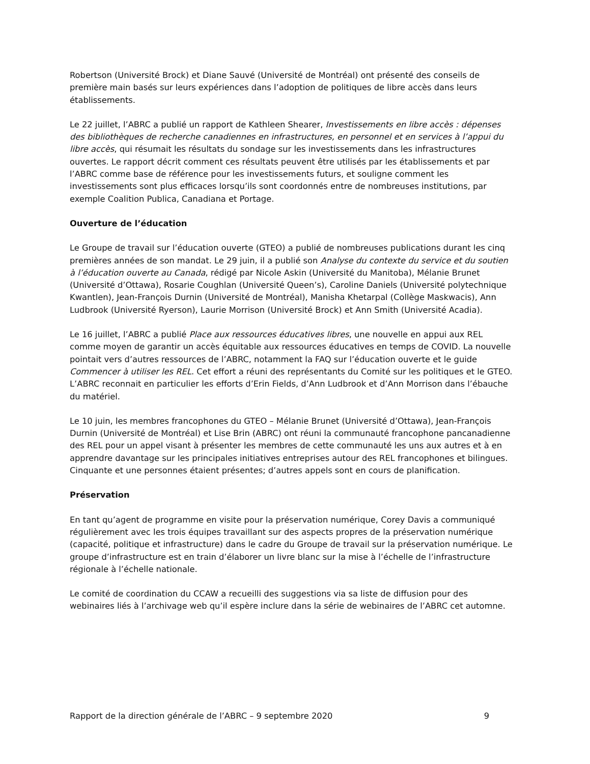Robertson (Université Brock) et Diane Sauvé (Université de Montréal) ont présenté des conseils de première main basés sur leurs expériences dans l’adoption de politiques de libre accès dans leurs établissements.
Le 22 juillet, l’ABRC a publié un rapport de Kathleen Shearer, Investissements en libre accès : dépenses des bibliothèques de recherche canadiennes en infrastructures, en personnel et en services à l’appui du libre accès, qui résumait les résultats du sondage sur les investissements dans les infrastructures ouvertes. Le rapport décrit comment ces résultats peuvent être utilisés par les établissements et par l’ABRC comme base de référence pour les investissements futurs, et souligne comment les investissements sont plus efficaces lorsqu’ils sont coordonnés entre de nombreuses institutions, par exemple Coalition Publica, Canadiana et Portage.
Ouverture de l’éducation
Le Groupe de travail sur l’éducation ouverte (GTEO) a publié de nombreuses publications durant les cinq premières années de son mandat. Le 29 juin, il a publié son Analyse du contexte du service et du soutien à l’éducation ouverte au Canada, rédigé par Nicole Askin (Université du Manitoba), Mélanie Brunet (Université d’Ottawa), Rosarie Coughlan (Université Queen’s), Caroline Daniels (Université polytechnique Kwantlen), Jean-François Durnin (Université de Montréal), Manisha Khetarpal (Collège Maskwacis), Ann Ludbrook (Université Ryerson), Laurie Morrison (Université Brock) et Ann Smith (Université Acadia).
Le 16 juillet, l’ABRC a publié Place aux ressources éducatives libres, une nouvelle en appui aux REL comme moyen de garantir un accès équitable aux ressources éducatives en temps de COVID. La nouvelle pointait vers d’autres ressources de l’ABRC, notamment la FAQ sur l’éducation ouverte et le guide Commencer à utiliser les REL. Cet effort a réuni des représentants du Comité sur les politiques et le GTEO. L’ABRC reconnait en particulier les efforts d’Erin Fields, d’Ann Ludbrook et d’Ann Morrison dans l’ébauche du matériel.
Le 10 juin, les membres francophones du GTEO – Mélanie Brunet (Université d’Ottawa), Jean-François Durnin (Université de Montréal) et Lise Brin (ABRC) ont réuni la communauté francophone pancanadienne des REL pour un appel visant à présenter les membres de cette communauté les uns aux autres et à en apprendre davantage sur les principales initiatives entreprises autour des REL francophones et bilingues. Cinquante et une personnes étaient présentes; d’autres appels sont en cours de planification.
Préservation
En tant qu’agent de programme en visite pour la préservation numérique, Corey Davis a communiqué régulièrement avec les trois équipes travaillant sur des aspects propres de la préservation numérique (capacité, politique et infrastructure) dans le cadre du Groupe de travail sur la préservation numérique. Le groupe d’infrastructure est en train d’élaborer un livre blanc sur la mise à l’échelle de l’infrastructure régionale à l’échelle nationale.
Le comité de coordination du CCAW a recueilli des suggestions via sa liste de diffusion pour des webinaires liés à l’archivage web qu’il espère inclure dans la série de webinaires de l’ABRC cet automne.
Rapport de la direction générale de l’ABRC – 9 septembre 2020 9